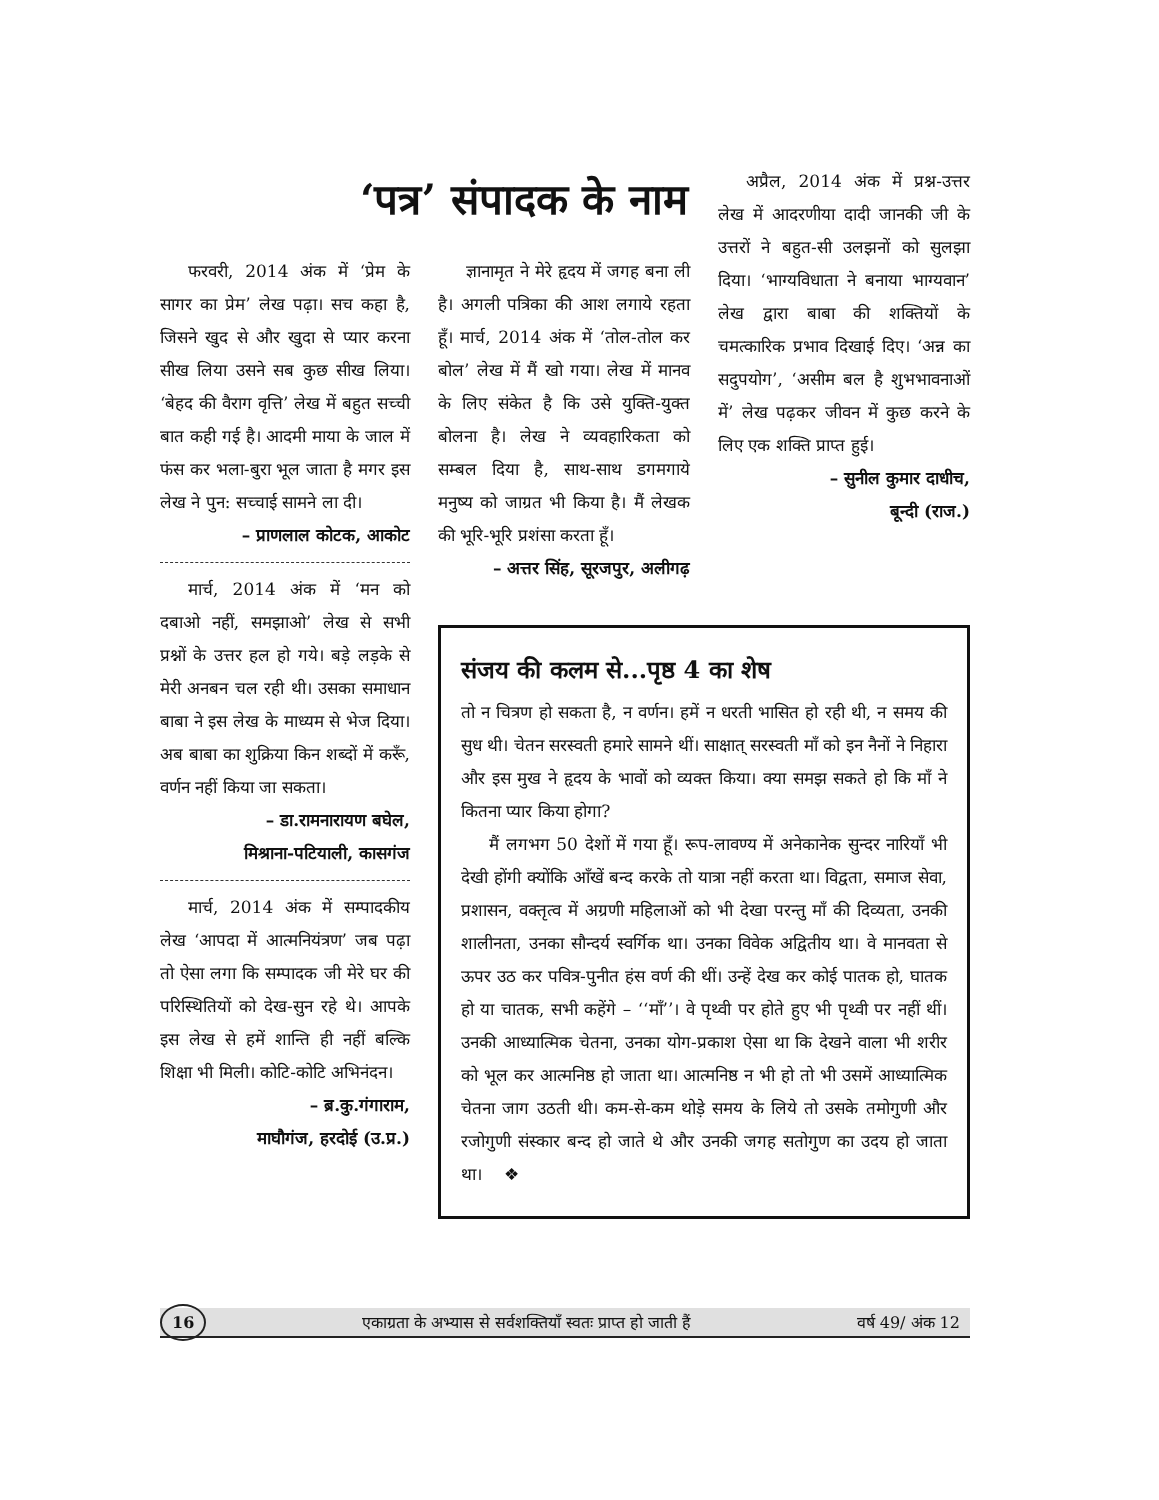फरवरी, 2014 अंक में ‘प्रेम के सागर का प्रेम’ लेख पढ़ा। सच कहा है, जिसने खुद से और खुदा से प्यार करना सीख लिया उसने सब कुछ सीख लिया। ‘बेहद की वैराग वृत्ति’ लेख में बहुत सच्ची बात कही गई है। आदमी माया के जाल में फंस कर भला-बुरा भूल जाता है मगर इस लेख ने पुन: सच्चाई सामने ला दी।
– प्राणलाल कोटक, आकोट
मार्च, 2014 अंक में ‘मन को दबाओ नहीं, समझाओ’ लेख से सभी प्रश्नों के उत्तर हल हो गये। बड़े लड़के से मेरी अनबन चल रही थी। उसका समाधान बाबा ने इस लेख के माध्यम से भेज दिया। अब बाबा का शुक्रिया किन शब्दों में करूँ, वर्णन नहीं किया जा सकता।
– डा.रामनारायण बघेल,
मिश्राना-पटियाली, कासगंज
मार्च, 2014 अंक में सम्पादकीय लेख ‘आपदा में आत्मनियंत्रण’ जब पढ़ा तो ऐसा लगा कि सम्पादक जी मेरे घर की परिस्थितियों को देख-सुन रहे थे। आपके इस लेख से हमें शान्ति ही नहीं बल्कि शिक्षा भी मिली। कोटि-कोटि अभिनंदन।
– ब्र.कु.गंगाराम,
माघौगंज, हरदोई (उ.प्र.)
‘पत्र’ संपादक के नाम
ज्ञानामृत ने मेरे हृदय में जगह बना ली है। अगली पत्रिका की आश लगाये रहता हूँ। मार्च, 2014 अंक में ‘तोल-तोल कर बोल’ लेख में मैं खो गया। लेख में मानव के लिए संकेत है कि उसे युक्ति-युक्त बोलना है। लेख ने व्यवहारिकता को सम्बल दिया है, साथ-साथ डगमगाये मनुष्य को जाग्रत भी किया है। मैं लेखक की भूरि-भूरि प्रशंसा करता हूँ।
– अत्तर सिंह, सूरजपुर, अलीगढ़
अप्रैल, 2014 अंक में प्रश्न-उत्तर लेख में आदरणीया दादी जानकी जी के उत्तरों ने बहुत-सी उलझनों को सुलझा दिया। ‘भाग्यविधाता ने बनाया भाग्यवान’ लेख द्वारा बाबा की शक्तियों के चमत्कारिक प्रभाव दिखाई दिए। ‘अन्न का सदुपयोग’, ‘असीम बल है शुभभावनाओं में’ लेख पढ़कर जीवन में कुछ करने के लिए एक शक्ति प्राप्त हुई।
– सुनील कुमार दाधीच,
बून्दी (राज.)
संजय की कलम से...पृष्ठ 4 का शेष
तो न चित्रण हो सकता है, न वर्णन। हमें न धरती भासित हो रही थी, न समय की सुध थी। चेतन सरस्वती हमारे सामने थीं। साक्षात् सरस्वती माँ को इन नैनों ने निहारा और इस मुख ने हृदय के भावों को व्यक्त किया। क्या समझ सकते हो कि माँ ने कितना प्यार किया होगा?
मैं लगभग 50 देशों में गया हूँ। रूप-लावण्य में अनेकानेक सुन्दर नारियाँ भी देखी होंगी क्योंकि आँखें बन्द करके तो यात्रा नहीं करता था। विद्वता, समाज सेवा, प्रशासन, वक्तृत्व में अग्रणी महिलाओं को भी देखा परन्तु माँ की दिव्यता, उनकी शालीनता, उनका सौन्दर्य स्वर्गिक था। उनका विवेक अद्वितीय था। वे मानवता से ऊपर उठ कर पवित्र-पुनीत हंस वर्ण की थीं। उन्हें देख कर कोई पातक हो, घातक हो या चातक, सभी कहेंगे – ‘‘माँ’’। वे पृथ्वी पर होते हुए भी पृथ्वी पर नहीं थीं। उनकी आध्यात्मिक चेतना, उनका योग-प्रकाश ऐसा था कि देखने वाला भी शरीर को भूल कर आत्मनिष्ठ हो जाता था। आत्मनिष्ठ न भी हो तो भी उसमें आध्यात्मिक चेतना जाग उठती थी। कम-से-कम थोड़े समय के लिये तो उसके तमोगुणी और रजोगुणी संस्कार बन्द हो जाते थे और उनकी जगह सतोगुण का उदय हो जाता था। ❖
16 एकाग्रता के अभ्यास से सर्वशक्तियाँ स्वतः प्राप्त हो जाती हैं वर्ष 49/ अंक 12